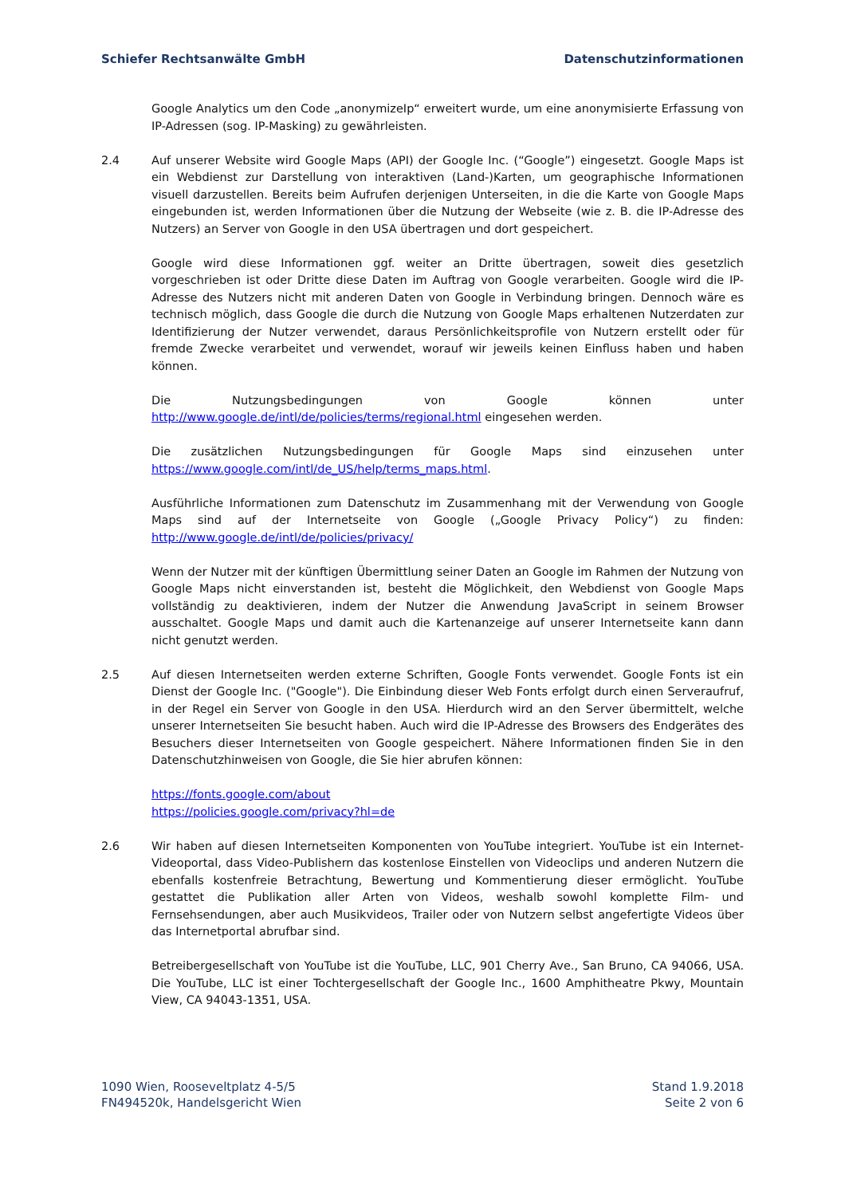Schiefer Rechtsanwälte GmbH Datenschutzinformationen
Google Analytics um den Code „anonymizeIp“ erweitert wurde, um eine anonymisierte Erfassung von IP-Adressen (sog. IP-Masking) zu gewährleisten.
2.4 Auf unserer Website wird Google Maps (API) der Google Inc. (“Google”) eingesetzt. Google Maps ist ein Webdienst zur Darstellung von interaktiven (Land-)Karten, um geographische Informationen visuell darzustellen. Bereits beim Aufrufen derjenigen Unterseiten, in die die Karte von Google Maps eingebunden ist, werden Informationen über die Nutzung der Webseite (wie z. B. die IP-Adresse des Nutzers) an Server von Google in den USA übertragen und dort gespeichert.
Google wird diese Informationen ggf. weiter an Dritte übertragen, soweit dies gesetzlich vorgeschrieben ist oder Dritte diese Daten im Auftrag von Google verarbeiten. Google wird die IP-Adresse des Nutzers nicht mit anderen Daten von Google in Verbindung bringen. Dennoch wäre es technisch möglich, dass Google die durch die Nutzung von Google Maps erhaltenen Nutzerdaten zur Identifizierung der Nutzer verwendet, daraus Persönlichkeitsprofile von Nutzern erstellt oder für fremde Zwecke verarbeitet und verwendet, worauf wir jeweils keinen Einfluss haben und haben können.
Die Nutzungsbedingungen von Google können unter http://www.google.de/intl/de/policies/terms/regional.html eingesehen werden.
Die zusätzlichen Nutzungsbedingungen für Google Maps sind einzusehen unter https://www.google.com/intl/de_US/help/terms_maps.html.
Ausführliche Informationen zum Datenschutz im Zusammenhang mit der Verwendung von Google Maps sind auf der Internetseite von Google („Google Privacy Policy“) zu finden: http://www.google.de/intl/de/policies/privacy/
Wenn der Nutzer mit der künftigen Übermittlung seiner Daten an Google im Rahmen der Nutzung von Google Maps nicht einverstanden ist, besteht die Möglichkeit, den Webdienst von Google Maps vollständig zu deaktivieren, indem der Nutzer die Anwendung JavaScript in seinem Browser ausschaltet. Google Maps und damit auch die Kartenanzeige auf unserer Internetseite kann dann nicht genutzt werden.
2.5 Auf diesen Internetseiten werden externe Schriften, Google Fonts verwendet. Google Fonts ist ein Dienst der Google Inc. ("Google"). Die Einbindung dieser Web Fonts erfolgt durch einen Serveraufruf, in der Regel ein Server von Google in den USA. Hierdurch wird an den Server übermittelt, welche unserer Internetseiten Sie besucht haben. Auch wird die IP-Adresse des Browsers des Endgerätes des Besuchers dieser Internetseiten von Google gespeichert. Nähere Informationen finden Sie in den Datenschutzhinweisen von Google, die Sie hier abrufen können:
https://fonts.google.com/about
https://policies.google.com/privacy?hl=de
2.6 Wir haben auf diesen Internetseiten Komponenten von YouTube integriert. YouTube ist ein Internet-Videoportal, dass Video-Publishern das kostenlose Einstellen von Videoclips und anderen Nutzern die ebenfalls kostenfreie Betrachtung, Bewertung und Kommentierung dieser ermöglicht. YouTube gestattet die Publikation aller Arten von Videos, weshalb sowohl komplette Film- und Fernsehsendungen, aber auch Musikvideos, Trailer oder von Nutzern selbst angefertigte Videos über das Internetportal abrufbar sind.
Betreibergesellschaft von YouTube ist die YouTube, LLC, 901 Cherry Ave., San Bruno, CA 94066, USA. Die YouTube, LLC ist einer Tochtergesellschaft der Google Inc., 1600 Amphitheatre Pkwy, Mountain View, CA 94043-1351, USA.
1090 Wien, Rooseveltplatz 4-5/5
FN494520k, Handelsgericht Wien
Stand 1.9.2018
Seite 2 von 6